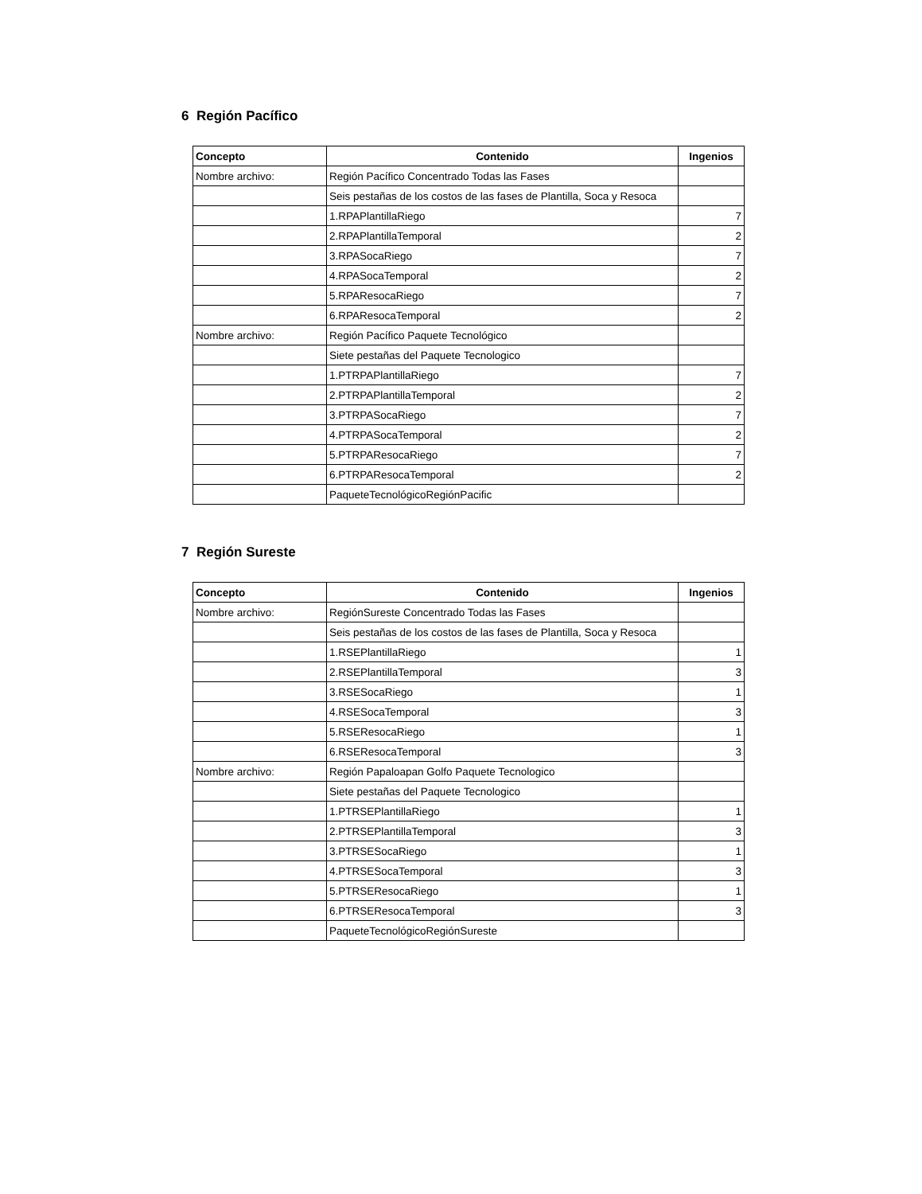6 Región Pacífico
| Concepto | Contenido | Ingenios |
| --- | --- | --- |
| Nombre archivo: | Región Pacífico Concentrado Todas las Fases | |
| | Seis pestañas de los costos de las fases de Plantilla, Soca y Resoca | |
| | 1.RPAPlantillaRiego | 7 |
| | 2.RPAPlantillaTemporal | 2 |
| | 3.RPASocaRiego | 7 |
| | 4.RPASocaTemporal | 2 |
| | 5.RPAResocaRiego | 7 |
| | 6.RPAResocaTemporal | 2 |
| Nombre archivo: | Región Pacífico Paquete Tecnológico | |
| | Siete pestañas del Paquete Tecnologico | |
| | 1.PTRPAPlantillaRiego | 7 |
| | 2.PTRPAPlantillaTemporal | 2 |
| | 3.PTRPASocaRiego | 7 |
| | 4.PTRPASocaTemporal | 2 |
| | 5.PTRPAResocaRiego | 7 |
| | 6.PTRPAResocaTemporal | 2 |
| | PaqueteTecnológicoRegiónPacific | |
7 Región Sureste
| Concepto | Contenido | Ingenios |
| --- | --- | --- |
| Nombre archivo: | RegiónSureste Concentrado Todas las Fases | |
| | Seis pestañas de los costos de las fases de Plantilla, Soca y Resoca | |
| | 1.RSEPlantillaRiego | 1 |
| | 2.RSEPlantillaTemporal | 3 |
| | 3.RSESocaRiego | 1 |
| | 4.RSESocaTemporal | 3 |
| | 5.RSEResocaRiego | 1 |
| | 6.RSEResocaTemporal | 3 |
| Nombre archivo: | Región Papaloapan Golfo Paquete Tecnologico | |
| | Siete pestañas del Paquete Tecnologico | |
| | 1.PTRSEPlantillaRiego | 1 |
| | 2.PTRSEPlantillaTemporal | 3 |
| | 3.PTRSESocaRiego | 1 |
| | 4.PTRSESocaTemporal | 3 |
| | 5.PTRSEResocaRiego | 1 |
| | 6.PTRSEResocaTemporal | 3 |
| | PaqueteTecnológicoRegiónSureste | |